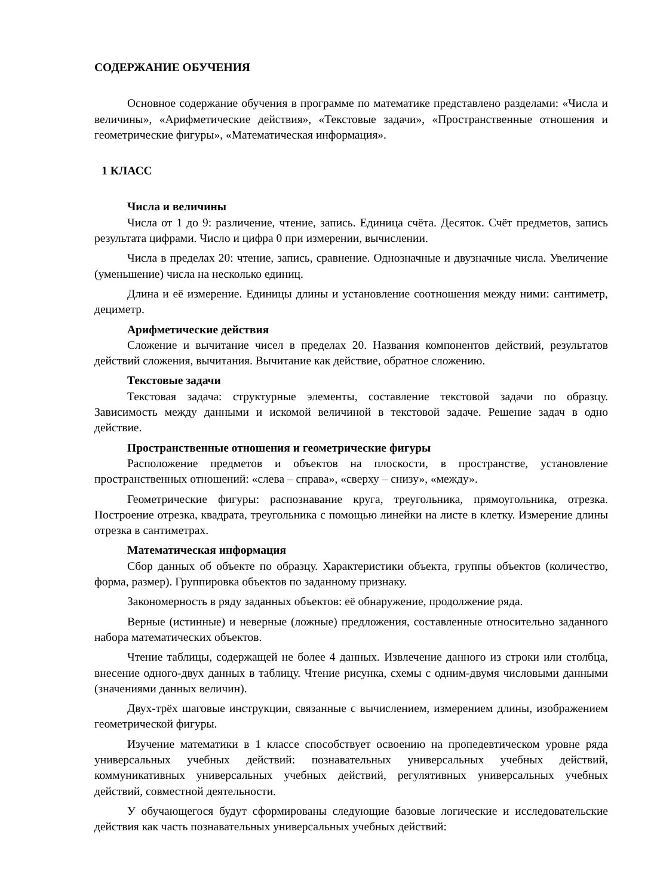СОДЕРЖАНИЕ ОБУЧЕНИЯ
Основное содержание обучения в программе по математике представлено разделами: «Числа и величины», «Арифметические действия», «Текстовые задачи», «Пространственные отношения и геометрические фигуры», «Математическая информация».
1 КЛАСС
Числа и величины
Числа от 1 до 9: различение, чтение, запись. Единица счёта. Десяток. Счёт предметов, запись результата цифрами. Число и цифра 0 при измерении, вычислении.
Числа в пределах 20: чтение, запись, сравнение. Однозначные и двузначные числа. Увеличение (уменьшение) числа на несколько единиц.
Длина и её измерение. Единицы длины и установление соотношения между ними: сантиметр, дециметр.
Арифметические действия
Сложение и вычитание чисел в пределах 20. Названия компонентов действий, результатов действий сложения, вычитания. Вычитание как действие, обратное сложению.
Текстовые задачи
Текстовая задача: структурные элементы, составление текстовой задачи по образцу. Зависимость между данными и искомой величиной в текстовой задаче. Решение задач в одно действие.
Пространственные отношения и геометрические фигуры
Расположение предметов и объектов на плоскости, в пространстве, установление пространственных отношений: «слева – справа», «сверху – снизу», «между».
Геометрические фигуры: распознавание круга, треугольника, прямоугольника, отрезка. Построение отрезка, квадрата, треугольника с помощью линейки на листе в клетку. Измерение длины отрезка в сантиметрах.
Математическая информация
Сбор данных об объекте по образцу. Характеристики объекта, группы объектов (количество, форма, размер). Группировка объектов по заданному признаку.
Закономерность в ряду заданных объектов: её обнаружение, продолжение ряда.
Верные (истинные) и неверные (ложные) предложения, составленные относительно заданного набора математических объектов.
Чтение таблицы, содержащей не более 4 данных. Извлечение данного из строки или столбца, внесение одного-двух данных в таблицу. Чтение рисунка, схемы с одним-двумя числовыми данными (значениями данных величин).
Двух-трёх шаговые инструкции, связанные с вычислением, измерением длины, изображением геометрической фигуры.
Изучение математики в 1 классе способствует освоению на пропедевтическом уровне ряда универсальных учебных действий: познавательных универсальных учебных действий, коммуникативных универсальных учебных действий, регулятивных универсальных учебных действий, совместной деятельности.
У обучающегося будут сформированы следующие базовые логические и исследовательские действия как часть познавательных универсальных учебных действий: